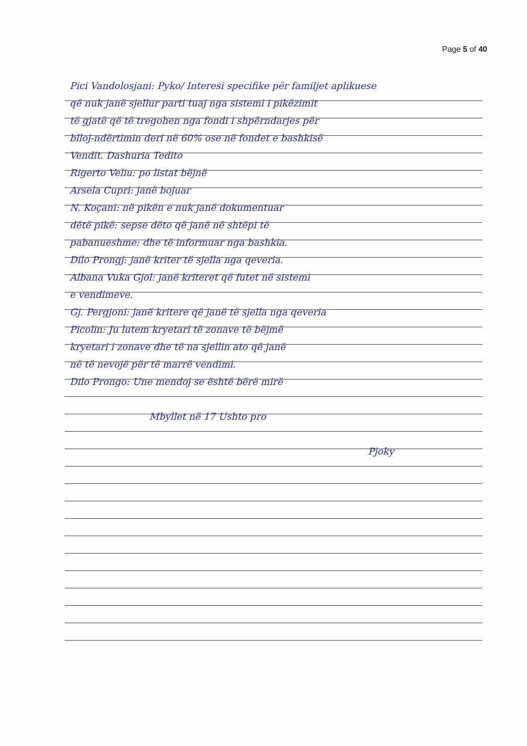Page 5 of 40
Pici Vandolosjani: Pyko/ Interesi specifike për familjet aplikuese
që nuk janë sjellur parti tuaj nga sistemi i pikëzimit
të gjatë që të tregohen nga fondi i shpërndarjes për
blloj-ndërtimin deri në 60% ose në fondet e bashkisë
Vendit. Dashuria Tedito
Rigerto Veliu: po listat bëjnë
Arsela Cupri: janë bojuar
N. Koçani: në pikën e nuk janë dokumentuar
dëtë pikë: sepse dëto që janë në shtëpi të
pabanueshme: dhe të informuar nga bashkia.
Dilo Prongj: janë kriter të sjella nga qeveria.
Albana Vuka Gjol: janë kriteret që futet në sistemi
e vendimeve.
Gj. Pergjoni: janë kritere që janë të sjella nga qeveria
Picolin: Ju lutem kryetari të zonave të bëjmë
kryetari i zonave dhe të na sjellin ato që janë
në të nevojë për të marrë vendimi.
Dilo Prongo: Une mendoj se është bërë mirë
Mbyllet në 17 Ushto pro
Pjoky